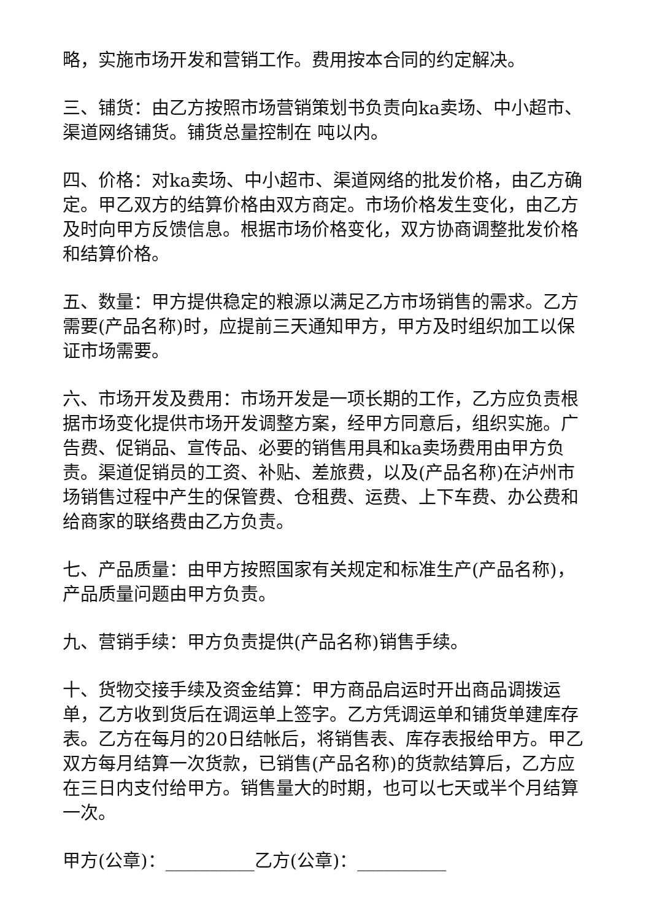略，实施市场开发和营销工作。费用按本合同的约定解决。
三、铺货：由乙方按照市场营销策划书负责向ka卖场、中小超市、渠道网络铺货。铺货总量控制在 吨以内。
四、价格：对ka卖场、中小超市、渠道网络的批发价格，由乙方确定。甲乙双方的结算价格由双方商定。市场价格发生变化，由乙方及时向甲方反馈信息。根据市场价格变化，双方协商调整批发价格和结算价格。
五、数量：甲方提供稳定的粮源以满足乙方市场销售的需求。乙方需要(产品名称)时，应提前三天通知甲方，甲方及时组织加工以保证市场需要。
六、市场开发及费用：市场开发是一项长期的工作，乙方应负责根据市场变化提供市场开发调整方案，经甲方同意后，组织实施。广告费、促销品、宣传品、必要的销售用具和ka卖场费用由甲方负责。渠道促销员的工资、补贴、差旅费，以及(产品名称)在泸州市场销售过程中产生的保管费、仓租费、运费、上下车费、办公费和给商家的联络费由乙方负责。
七、产品质量：由甲方按照国家有关规定和标准生产(产品名称)，产品质量问题由甲方负责。
九、营销手续：甲方负责提供(产品名称)销售手续。
十、货物交接手续及资金结算：甲方商品启运时开出商品调拨运单，乙方收到货后在调运单上签字。乙方凭调运单和铺货单建库存表。乙方在每月的20日结帐后，将销售表、库存表报给甲方。甲乙双方每月结算一次货款，已销售(产品名称)的货款结算后，乙方应在三日内支付给甲方。销售量大的时期，也可以七天或半个月结算一次。
甲方(公章)：__________乙方(公章)：__________